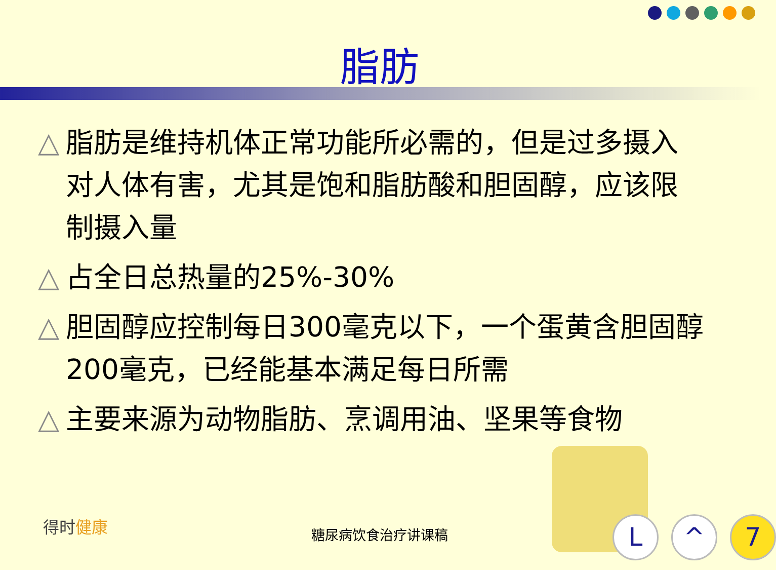脂肪
△ 脂肪是维持机体正常功能所必需的，但是过多摄入对人体有害，尤其是饱和脂肪酸和胆固醇，应该限制摄入量
△ 占全日总热量的25%-30%
△ 胆固醇应控制每日300毫克以下，一个蛋黄含胆固醇200毫克，已经能基本满足每日所需
△ 主要来源为动物脂肪、烹调用油、坚果等食物
得时健康 糖尿病饮食治疗讲课稿
L ^ 7